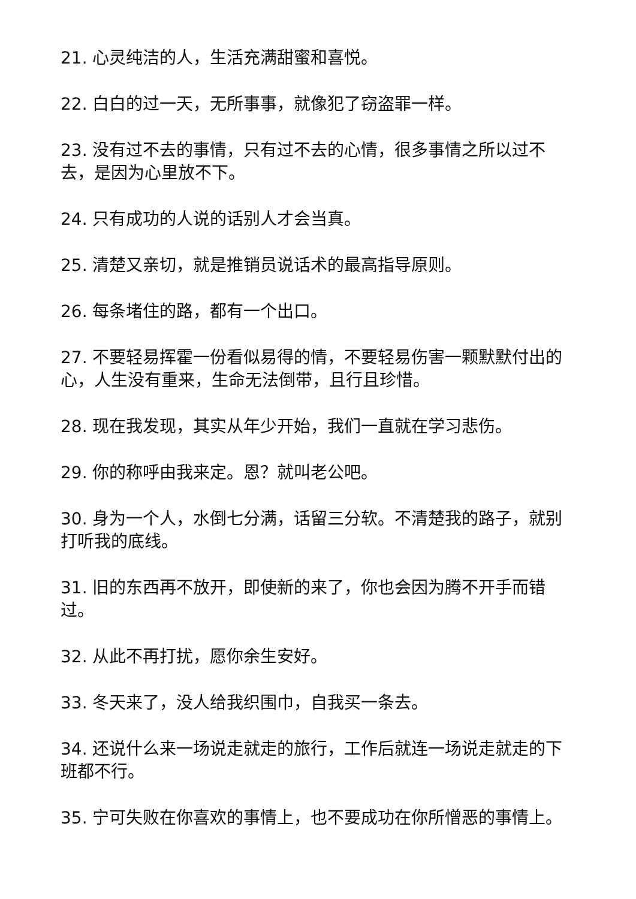21. 心灵纯洁的人，生活充满甜蜜和喜悦。
22. 白白的过一天，无所事事，就像犯了窃盗罪一样。
23. 没有过不去的事情，只有过不去的心情，很多事情之所以过不去，是因为心里放不下。
24. 只有成功的人说的话别人才会当真。
25. 清楚又亲切，就是推销员说话术的最高指导原则。
26. 每条堵住的路，都有一个出口。
27. 不要轻易挥霍一份看似易得的情，不要轻易伤害一颗默默付出的心，人生没有重来，生命无法倒带，且行且珍惜。
28. 现在我发现，其实从年少开始，我们一直就在学习悲伤。
29. 你的称呼由我来定。恩？就叫老公吧。
30. 身为一个人，水倒七分满，话留三分软。不清楚我的路子，就别打听我的底线。
31. 旧的东西再不放开，即使新的来了，你也会因为腾不开手而错过。
32. 从此不再打扰，愿你余生安好。
33. 冬天来了，没人给我织围巾，自我买一条去。
34. 还说什么来一场说走就走的旅行，工作后就连一场说走就走的下班都不行。
35. 宁可失败在你喜欢的事情上，也不要成功在你所憎恶的事情上。